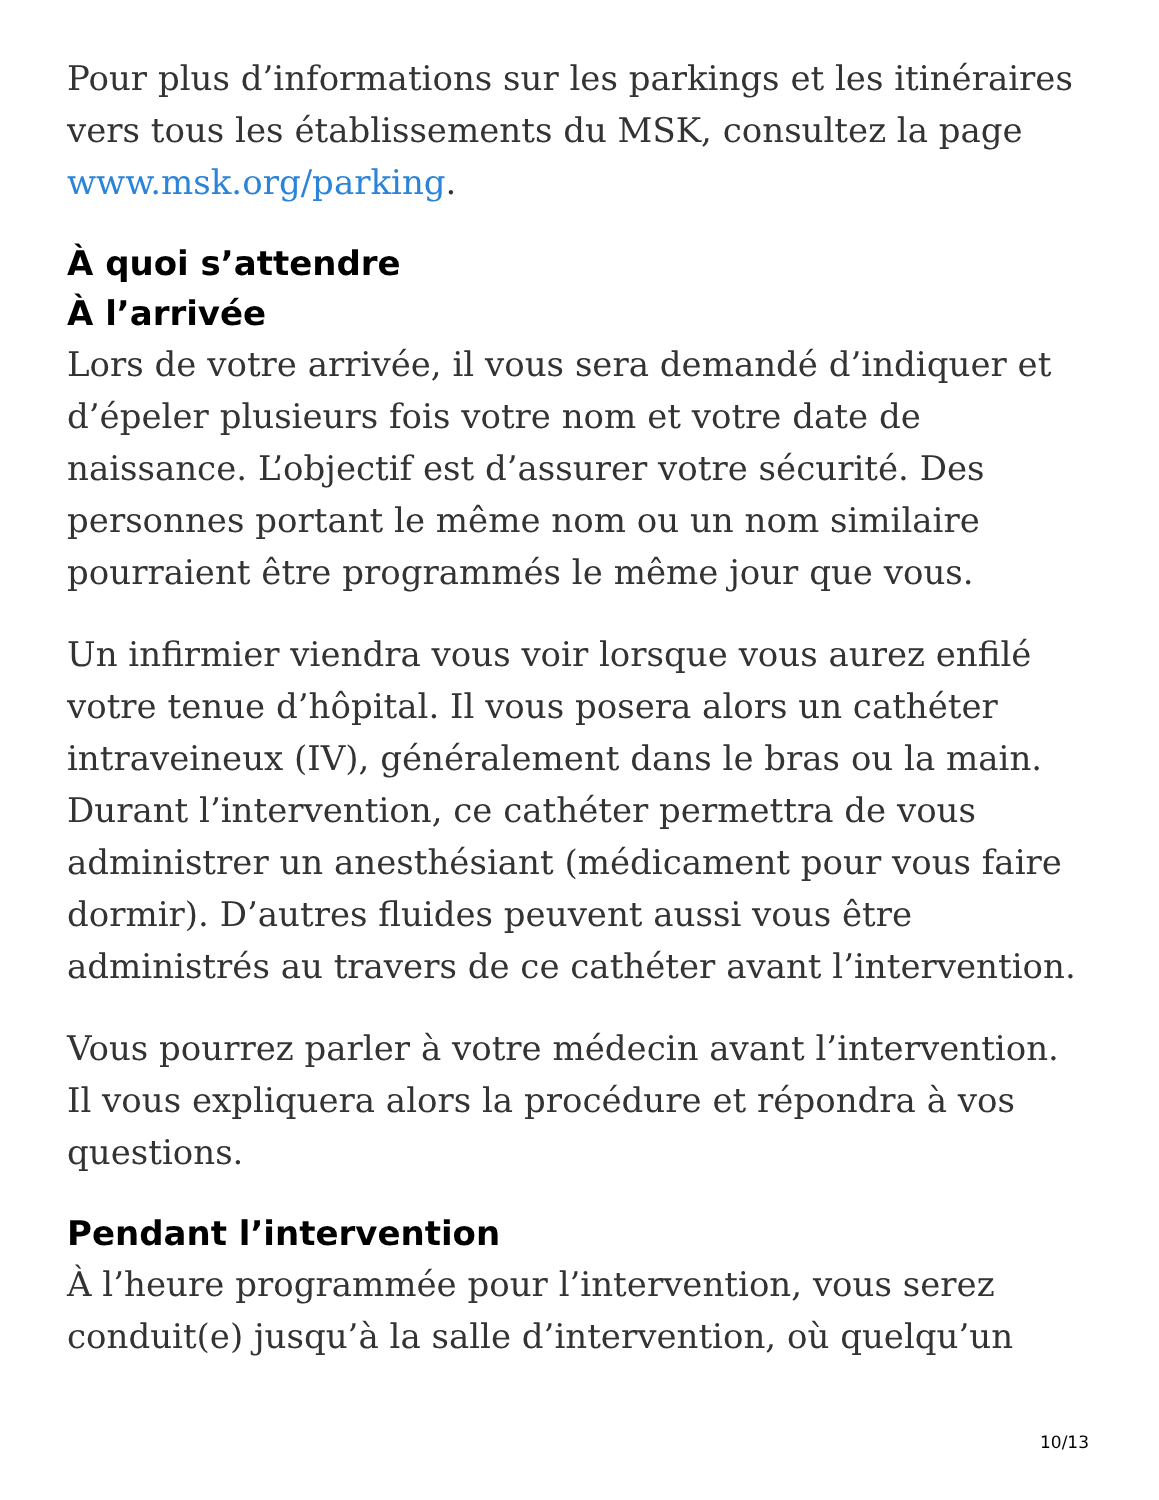Pour plus d’informations sur les parkings et les itinéraires vers tous les établissements du MSK, consultez la page www.msk.org/parking.
À quoi s’attendre
À l’arrivée
Lors de votre arrivée, il vous sera demandé d’indiquer et d’épeler plusieurs fois votre nom et votre date de naissance. L’objectif est d’assurer votre sécurité. Des personnes portant le même nom ou un nom similaire pourraient être programmés le même jour que vous.
Un infirmier viendra vous voir lorsque vous aurez enfilé votre tenue d’hôpital. Il vous posera alors un cathéter intraveineux (IV), généralement dans le bras ou la main. Durant l’intervention, ce cathéter permettra de vous administrer un anesthésiant (médicament pour vous faire dormir). D’autres fluides peuvent aussi vous être administrés au travers de ce cathéter avant l’intervention.
Vous pourrez parler à votre médecin avant l’intervention. Il vous expliquera alors la procédure et répondra à vos questions.
Pendant l’intervention
À l’heure programmée pour l’intervention, vous serez conduit(e) jusqu’à la salle d’intervention, où quelqu’un
10/13